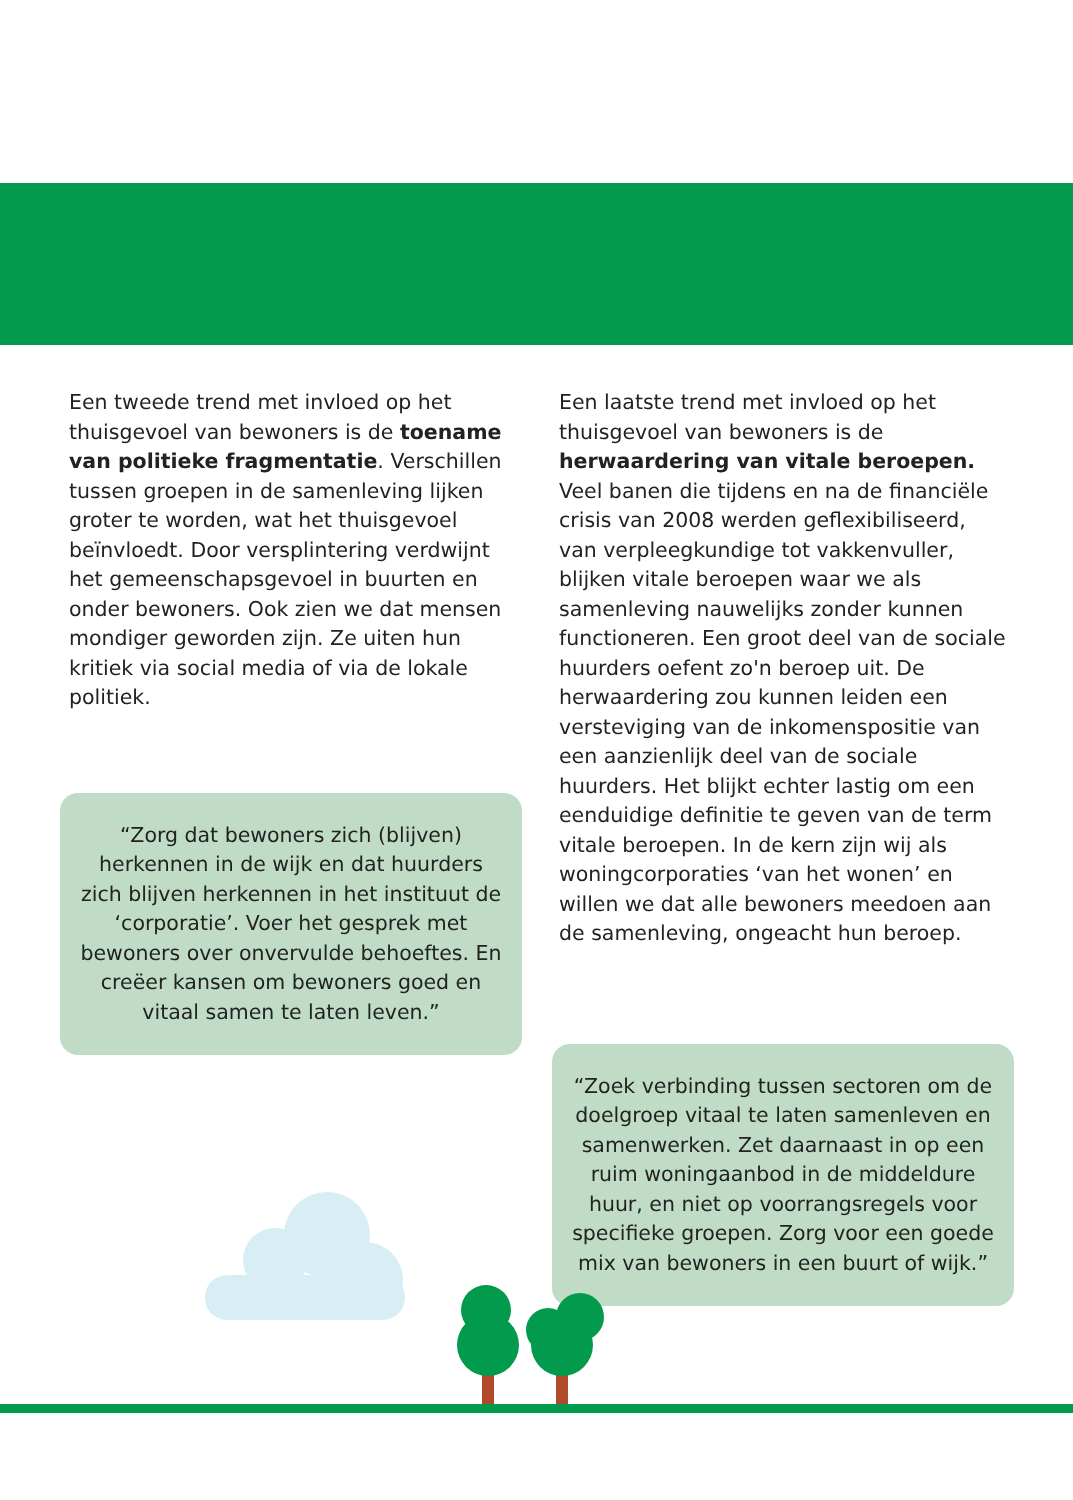Een tweede trend met invloed op het thuisgevoel van bewoners is de toename van politieke fragmentatie. Verschillen tussen groepen in de samenleving lijken groter te worden, wat het thuisgevoel beïnvloedt. Door versplintering verdwijnt het gemeenschapsgevoel in buurten en onder bewoners. Ook zien we dat mensen mondiger geworden zijn. Ze uiten hun kritiek via social media of via de lokale politiek.
“Zorg dat bewoners zich (blijven) herkennen in de wijk en dat huurders zich blijven herkennen in het instituut de ‘corporatie’. Voer het gesprek met bewoners over onvervulde behoeftes. En creëer kansen om bewoners goed en vitaal samen te laten leven.”
Een laatste trend met invloed op het thuisgevoel van bewoners is de herwaardering van vitale beroepen. Veel banen die tijdens en na de financiële crisis van 2008 werden geflexibiliseerd, van verpleegkundige tot vakkenvuller, blijken vitale beroepen waar we als samenleving nauwelijks zonder kunnen functioneren. Een groot deel van de sociale huurders oefent zo'n beroep uit. De herwaardering zou kunnen leiden een versteviging van de inkomenspositie van een aanzienlijk deel van de sociale huurders. Het blijkt echter lastig om een eenduidige definitie te geven van de term vitale beroepen. In de kern zijn wij als woningcorporaties ‘van het wonen’ en willen we dat alle bewoners meedoen aan de samenleving, ongeacht hun beroep.
“Zoek verbinding tussen sectoren om de doelgroep vitaal te laten samenleven en samenwerken. Zet daarnaast in op een ruim woningaanbod in de middeldure huur, en niet op voorrangsregels voor specifieke groepen. Zorg voor een goede mix van bewoners in een buurt of wijk.”